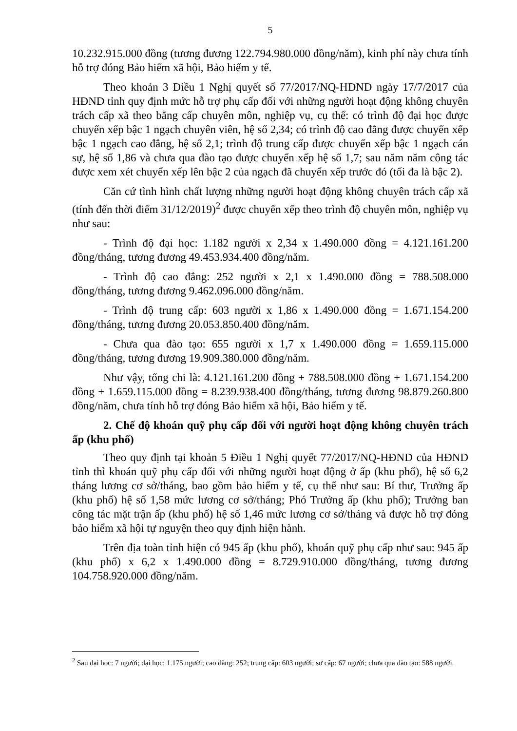5
10.232.915.000 đồng (tương đương 122.794.980.000 đồng/năm), kinh phí này chưa tính hỗ trợ đóng Bảo hiểm xã hội, Bảo hiểm y tế.
Theo khoản 3 Điều 1 Nghị quyết số 77/2017/NQ-HĐND ngày 17/7/2017 của HĐND tỉnh quy định mức hỗ trợ phụ cấp đối với những người hoạt động không chuyên trách cấp xã theo bằng cấp chuyên môn, nghiệp vụ, cụ thể: có trình độ đại học được chuyển xếp bậc 1 ngạch chuyên viên, hệ số 2,34; có trình độ cao đẳng được chuyển xếp bậc 1 ngạch cao đẳng, hệ số 2,1; trình độ trung cấp được chuyển xếp bậc 1 ngạch cán sự, hệ số 1,86 và chưa qua đào tạo được chuyển xếp hệ số 1,7; sau năm năm công tác được xem xét chuyển xếp lên bậc 2 của ngạch đã chuyển xếp trước đó (tối đa là bậc 2).
Căn cứ tình hình chất lượng những người hoạt động không chuyên trách cấp xã (tính đến thời điểm 31/12/2019)<sup>2</sup> được chuyển xếp theo trình độ chuyên môn, nghiệp vụ như sau:
- Trình độ đại học: 1.182 người x 2,34 x 1.490.000 đồng = 4.121.161.200 đồng/tháng, tương đương 49.453.934.400 đồng/năm.
- Trình độ cao đẳng: 252 người x 2,1 x 1.490.000 đồng = 788.508.000 đồng/tháng, tương đương 9.462.096.000 đồng/năm.
- Trình độ trung cấp: 603 người x 1,86 x 1.490.000 đồng = 1.671.154.200 đồng/tháng, tương đương 20.053.850.400 đồng/năm.
- Chưa qua đào tạo: 655 người x 1,7 x 1.490.000 đồng = 1.659.115.000 đồng/tháng, tương đương 19.909.380.000 đồng/năm.
Như vậy, tổng chi là: 4.121.161.200 đồng + 788.508.000 đồng + 1.671.154.200 đồng + 1.659.115.000 đồng = 8.239.938.400 đồng/tháng, tương đương 98.879.260.800 đồng/năm, chưa tính hỗ trợ đóng Bảo hiểm xã hội, Bảo hiểm y tế.
2. Chế độ khoán quỹ phụ cấp đối với người hoạt động không chuyên trách ấp (khu phố)
Theo quy định tại khoản 5 Điều 1 Nghị quyết 77/2017/NQ-HĐND của HĐND tỉnh thì khoán quỹ phụ cấp đối với những người hoạt động ở ấp (khu phố), hệ số 6,2 tháng lương cơ sở/tháng, bao gồm bảo hiểm y tế, cụ thể như sau: Bí thư, Trưởng ấp (khu phố) hệ số 1,58 mức lương cơ sở/tháng; Phó Trưởng ấp (khu phố); Trưởng ban công tác mặt trận ấp (khu phố) hệ số 1,46 mức lương cơ sở/tháng và được hỗ trợ đóng bảo hiểm xã hội tự nguyện theo quy định hiện hành.
Trên địa toàn tỉnh hiện có 945 ấp (khu phố), khoán quỹ phụ cấp như sau: 945 ấp (khu phố) x 6,2 x 1.490.000 đồng = 8.729.910.000 đồng/tháng, tương đương 104.758.920.000 đồng/năm.
<sup>2</sup> Sau đại học: 7 người; đại học: 1.175 người; cao đẳng: 252; trung cấp: 603 người; sơ cấp: 67 người; chưa qua đào tạo: 588 người.